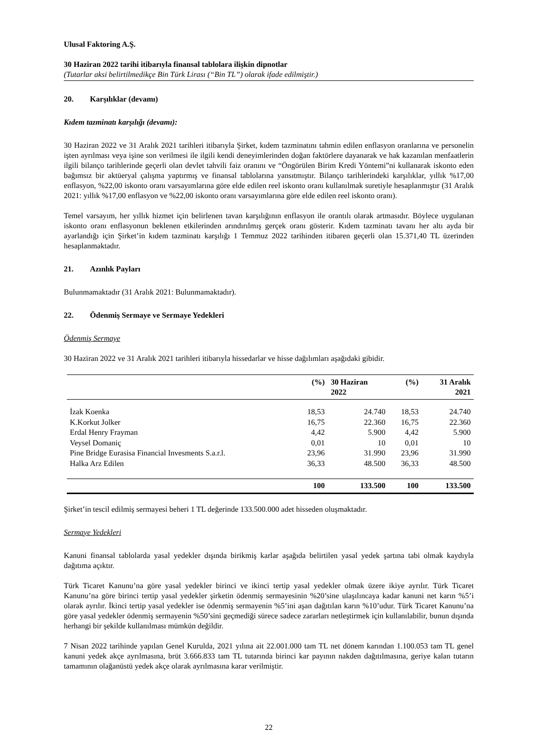Ulusal Faktoring A.Ş.
30 Haziran 2022 tarihi itibarıyla finansal tablolara ilişkin dipnotlar
(Tutarlar aksi belirtilmedikçe Bin Türk Lirası (“Bin TL”) olarak ifade edilmiştir.)
20. Karşılıklar (devamı)
Kıdem tazminatı karşılığı (devamı):
30 Haziran 2022 ve 31 Aralık 2021 tarihleri itibarıyla Şirket, kıdem tazminatını tahmin edilen enflasyon oranlarına ve personelin işten ayrılması veya işine son verilmesi ile ilgili kendi deneyimlerinden doğan faktörlere dayanarak ve hak kazanılan menfaatlerin ilgili bilanço tarihlerinde geçerli olan devlet tahvili faiz oranını ve “Öngörülen Birim Kredi Yöntemi”ni kullanarak iskonto eden bağımsız bir aktüeryal çalışma yaptırmış ve finansal tablolarına yansıtmıştır. Bilanço tarihlerindeki karşılıklar, yıllık %17,00 enflasyon, %22,00 iskonto oranı varsayımlarına göre elde edilen reel iskonto oranı kullanılmak suretiyle hesaplanmıştır (31 Aralık 2021: yıllık %17,00 enflasyon ve %22,00 iskonto oranı varsayımlarına göre elde edilen reel iskonto oranı).
Temel varsayım, her yıllık hizmet için belirlenen tavan karşılığının enflasyon ile orantılı olarak artmasıdır. Böylece uygulanan iskonto oranı enflasyonun beklenen etkilerinden arındırılmış gerçek oranı gösterir. Kıdem tazminatı tavanı her altı ayda bir ayarlandığı için Şirket’in kıdem tazminatı karşılığı 1 Temmuz 2022 tarihinden itibaren geçerli olan 15.371,40 TL üzerinden hesaplanmaktadır.
21. Azınlık Payları
Bulunmamaktadır (31 Aralık 2021: Bulunmamaktadır).
22. Ödenmiş Sermaye ve Sermaye Yedekleri
Ödenmiş Sermaye
30 Haziran 2022 ve 31 Aralık 2021 tarihleri itibarıyla hissedarlar ve hisse dağılımları aşağıdaki gibidir.
| | (%) | 30 Haziran 2022 | (%) | 31 Aralık 2021 |
| --- | --- | --- | --- | --- |
| İzak Koenka | 18,53 | 24.740 | 18,53 | 24.740 |
| K.Korkut Jolker | 16,75 | 22.360 | 16,75 | 22.360 |
| Erdal Henry Frayman | 4,42 | 5.900 | 4,42 | 5.900 |
| Veysel Domaniç | 0,01 | 10 | 0,01 | 10 |
| Pine Bridge Eurasisa Financial Invesments S.a.r.l. | 23,96 | 31.990 | 23,96 | 31.990 |
| Halka Arz Edilen | 36,33 | 48.500 | 36,33 | 48.500 |
| | 100 | 133.500 | 100 | 133.500 |
Şirket’in tescil edilmiş sermayesi beheri 1 TL değerinde 133.500.000 adet hisseden oluşmaktadır.
Sermaye Yedekleri
Kanuni finansal tablolarda yasal yedekler dışında birikmiş karlar aşağıda belirtilen yasal yedek şartına tabi olmak kaydıyla dağıtıma açıktır.
Türk Ticaret Kanunu’na göre yasal yedekler birinci ve ikinci tertip yasal yedekler olmak üzere ikiye ayrılır. Türk Ticaret Kanunu’na göre birinci tertip yasal yedekler şirketin ödenmiş sermayesinin %20’sine ulaşılıncaya kadar kanuni net karın %5’i olarak ayrılır. İkinci tertip yasal yedekler ise ödenmiş sermayenin %5’ini aşan dağıtılan karın %10’udur. Türk Ticaret Kanunu’na göre yasal yedekler ödenmiş sermayenin %50’sini geçmediği sürece sadece zararları netleştirmek için kullanılabilir, bunun dışında herhangi bir şekilde kullanılması mümkün değildir.
7 Nisan 2022 tarihinde yapılan Genel Kurulda, 2021 yılına ait 22.001.000 tam TL net dönem karından 1.100.053 tam TL genel kanuni yedek akçe ayrılmasına, brüt 3.666.833 tam TL tutarında birinci kar payının nakden dağıtılmasına, geriye kalan tutarın tamamının olağanüstü yedek akçe olarak ayrılmasına karar verilmiştir.
22